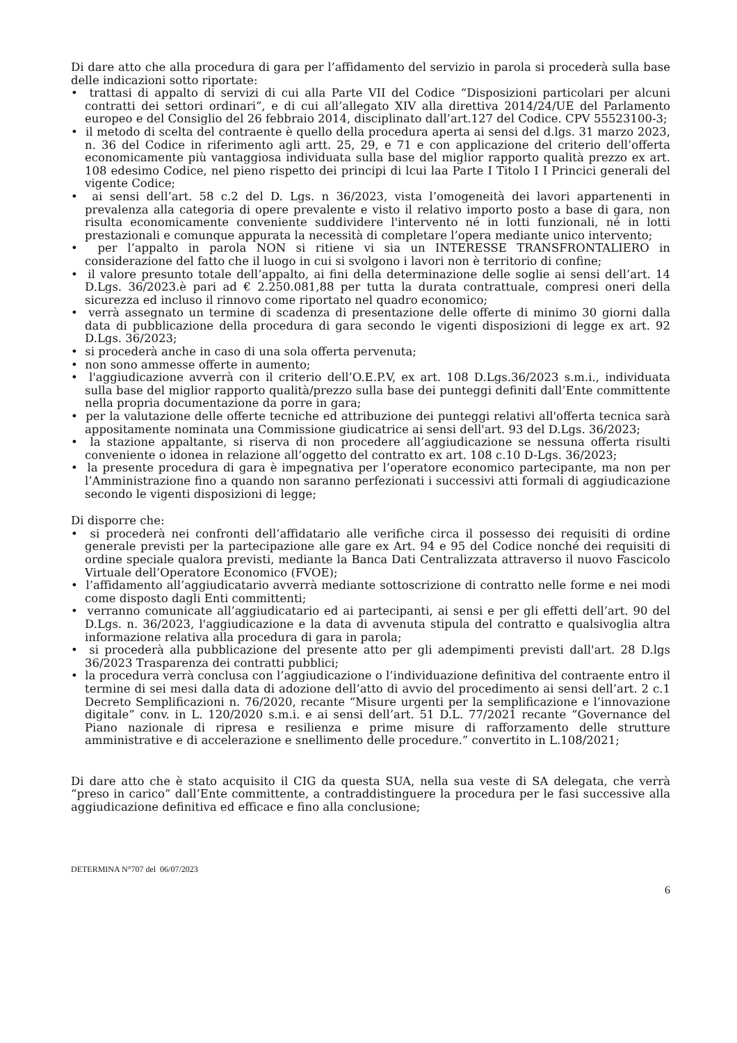Di dare atto che alla procedura di gara per l’affidamento del servizio in parola si procederà sulla base delle indicazioni sotto riportate:
• trattasi di appalto di servizi di cui alla Parte VII del Codice “Disposizioni particolari per alcuni contratti dei settori ordinari”, e di cui all’allegato XIV alla direttiva 2014/24/UE del Parlamento europeo e del Consiglio del 26 febbraio 2014, disciplinato dall’art.127 del Codice. CPV 55523100-3;
• il metodo di scelta del contraente è quello della procedura aperta ai sensi del d.lgs. 31 marzo 2023, n. 36 del Codice in riferimento agli artt. 25, 29, e 71 e con applicazione del criterio dell’offerta economicamente più vantaggiosa individuata sulla base del miglior rapporto qualità prezzo ex art. 108 edesimo Codice, nel pieno rispetto dei principi di lcui laa Parte I Titolo I I Princici generali del vigente Codice;
• ai sensi dell’art. 58 c.2 del D. Lgs. n 36/2023, vista l’omogeneità dei lavori appartenenti in prevalenza alla categoria di opere prevalente e visto il relativo importo posto a base di gara, non risulta economicamente conveniente suddividere l'intervento né in lotti funzionali, né in lotti prestazionali e comunque appurata la necessità di completare l’opera mediante unico intervento;
• per l’appalto in parola NON si ritiene vi sia un INTERESSE TRANSFRONTALIERO in considerazione del fatto che il luogo in cui si svolgono i lavori non è territorio di confine;
• il valore presunto totale dell’appalto, ai fini della determinazione delle soglie ai sensi dell’art. 14 D.Lgs. 36/2023.è pari ad € 2.250.081,88 per tutta la durata contrattuale, compresi oneri della sicurezza ed incluso il rinnovo come riportato nel quadro economico;
• verrà assegnato un termine di scadenza di presentazione delle offerte di minimo 30 giorni dalla data di pubblicazione della procedura di gara secondo le vigenti disposizioni di legge ex art. 92 D.Lgs. 36/2023;
• si procederà anche in caso di una sola offerta pervenuta;
• non sono ammesse offerte in aumento;
• l'aggiudicazione avverrà con il criterio dell’O.E.P.V, ex art. 108 D.Lgs.36/2023 s.m.i., individuata sulla base del miglior rapporto qualità/prezzo sulla base dei punteggi definiti dall’Ente committente nella propria documentazione da porre in gara;
• per la valutazione delle offerte tecniche ed attribuzione dei punteggi relativi all'offerta tecnica sarà appositamente nominata una Commissione giudicatrice ai sensi dell'art. 93 del D.Lgs. 36/2023;
• la stazione appaltante, si riserva di non procedere all’aggiudicazione se nessuna offerta risulti conveniente o idonea in relazione all’oggetto del contratto ex art. 108 c.10 D-Lgs. 36/2023;
• la presente procedura di gara è impegnativa per l’operatore economico partecipante, ma non per l’Amministrazione fino a quando non saranno perfezionati i successivi atti formali di aggiudicazione secondo le vigenti disposizioni di legge;
Di disporre che:
• si procederà nei confronti dell’affidatario alle verifiche circa il possesso dei requisiti di ordine generale previsti per la partecipazione alle gare ex Art. 94 e 95 del Codice nonché dei requisiti di ordine speciale qualora previsti, mediante la Banca Dati Centralizzata attraverso il nuovo Fascicolo Virtuale dell’Operatore Economico (FVOE);
• l’affidamento all’aggiudicatario avverrà mediante sottoscrizione di contratto nelle forme e nei modi come disposto dagli Enti committenti;
• verranno comunicate all’aggiudicatario ed ai partecipanti, ai sensi e per gli effetti dell’art. 90 del D.Lgs. n. 36/2023, l'aggiudicazione e la data di avvenuta stipula del contratto e qualsivoglia altra informazione relativa alla procedura di gara in parola;
• si procederà alla pubblicazione del presente atto per gli adempimenti previsti dall'art. 28 D.lgs 36/2023 Trasparenza dei contratti pubblici;
• la procedura verrà conclusa con l’aggiudicazione o l’individuazione definitiva del contraente entro il termine di sei mesi dalla data di adozione dell’atto di avvio del procedimento ai sensi dell’art. 2 c.1 Decreto Semplificazioni n. 76/2020, recante “Misure urgenti per la semplificazione e l’innovazione digitale” conv. in L. 120/2020 s.m.i. e ai sensi dell’art. 51 D.L. 77/2021 recante “Governance del Piano nazionale di ripresa e resilienza e prime misure di rafforzamento delle strutture amministrative e di accelerazione e snellimento delle procedure.” convertito in L.108/2021;
Di dare atto che è stato acquisito il CIG da questa SUA, nella sua veste di SA delegata, che verrà “preso in carico” dall’Ente committente, a contraddistinguere la procedura per le fasi successive alla aggiudicazione definitiva ed efficace e fino alla conclusione;
DETERMINA N°707 del 06/07/2023
6